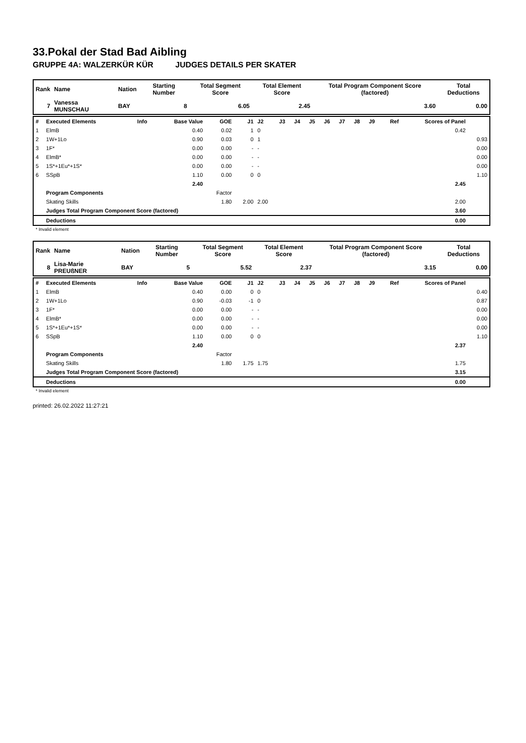33.Pokal der Stad Bad Aibling
GRUPPE 4A: WALZERKÜR KÜR JUDGES DETAILS PER SKATER
| Rank | Name | Nation | Starting Number | Total Segment Score | Total Element Score | Total Program Component Score (factored) | Total Deductions |
| --- | --- | --- | --- | --- | --- | --- | --- |
| 7 | Vanessa MUNSCHAU | BAY | 8 | 6.05 | 2.45 | 3.60 | 0.00 |
| # | Executed Elements | Info | Base Value | GOE | J1 | J2 | J3 | J4 | J5 | J6 | J7 | J8 | J9 | Ref | Scores of Panel | |
| 1 | ElmB | | 0.40 | 0.02 | 1 | 0 | | | | | | | | | 0.42 | |
| 2 | 1W+1Lo | | 0.90 | 0.03 | 0 | 1 | | | | | | | | | | 0.93 |
| 3 | 1F* | | 0.00 | 0.00 | - | - | | | | | | | | | | 0.00 |
| 4 | ElmB* | | 0.00 | 0.00 | - | - | | | | | | | | | | 0.00 |
| 5 | 1S*+1Eu*+1S* | | 0.00 | 0.00 | - | - | | | | | | | | | | 0.00 |
| 6 | SSpB | | 1.10 | 0.00 | 0 | 0 | | | | | | | | | | 1.10 |
| | | | 2.40 | | | | | | | | | | | | 2.45 | |
| | Program Components | | | Factor | | | | | | | | | | | | |
| | Skating Skills | | | 1.80 | 2.00 | 2.00 | | | | | | | | | 2.00 | |
| | Judges Total Program Component Score (factored) | | | | | | | | | | | | | | 3.60 | |
| | Deductions | | | | | | | | | | | | | | 0.00 | |
* Invalid element
| Rank | Name | Nation | Starting Number | Total Segment Score | Total Element Score | Total Program Component Score (factored) | Total Deductions |
| --- | --- | --- | --- | --- | --- | --- | --- |
| 8 | Lisa-Marie PREUßNER | BAY | 5 | 5.52 | 2.37 | 3.15 | 0.00 |
| # | Executed Elements | Info | Base Value | GOE | J1 | J2 | J3 | J4 | J5 | J6 | J7 | J8 | J9 | Ref | Scores of Panel | |
| 1 | ElmB | | 0.40 | 0.00 | 0 | 0 | | | | | | | | | | 0.40 |
| 2 | 1W+1Lo | | 0.90 | -0.03 | -1 | 0 | | | | | | | | | | 0.87 |
| 3 | 1F* | | 0.00 | 0.00 | - | - | | | | | | | | | | 0.00 |
| 4 | ElmB* | | 0.00 | 0.00 | - | - | | | | | | | | | | 0.00 |
| 5 | 1S*+1Eu*+1S* | | 0.00 | 0.00 | - | - | | | | | | | | | | 0.00 |
| 6 | SSpB | | 1.10 | 0.00 | 0 | 0 | | | | | | | | | | 1.10 |
| | | | 2.40 | | | | | | | | | | | | 2.37 | |
| | Program Components | | | Factor | | | | | | | | | | | | |
| | Skating Skills | | | 1.80 | 1.75 | 1.75 | | | | | | | | | 1.75 | |
| | Judges Total Program Component Score (factored) | | | | | | | | | | | | | | 3.15 | |
| | Deductions | | | | | | | | | | | | | | 0.00 | |
* Invalid element
printed: 26.02.2022 11:27:21